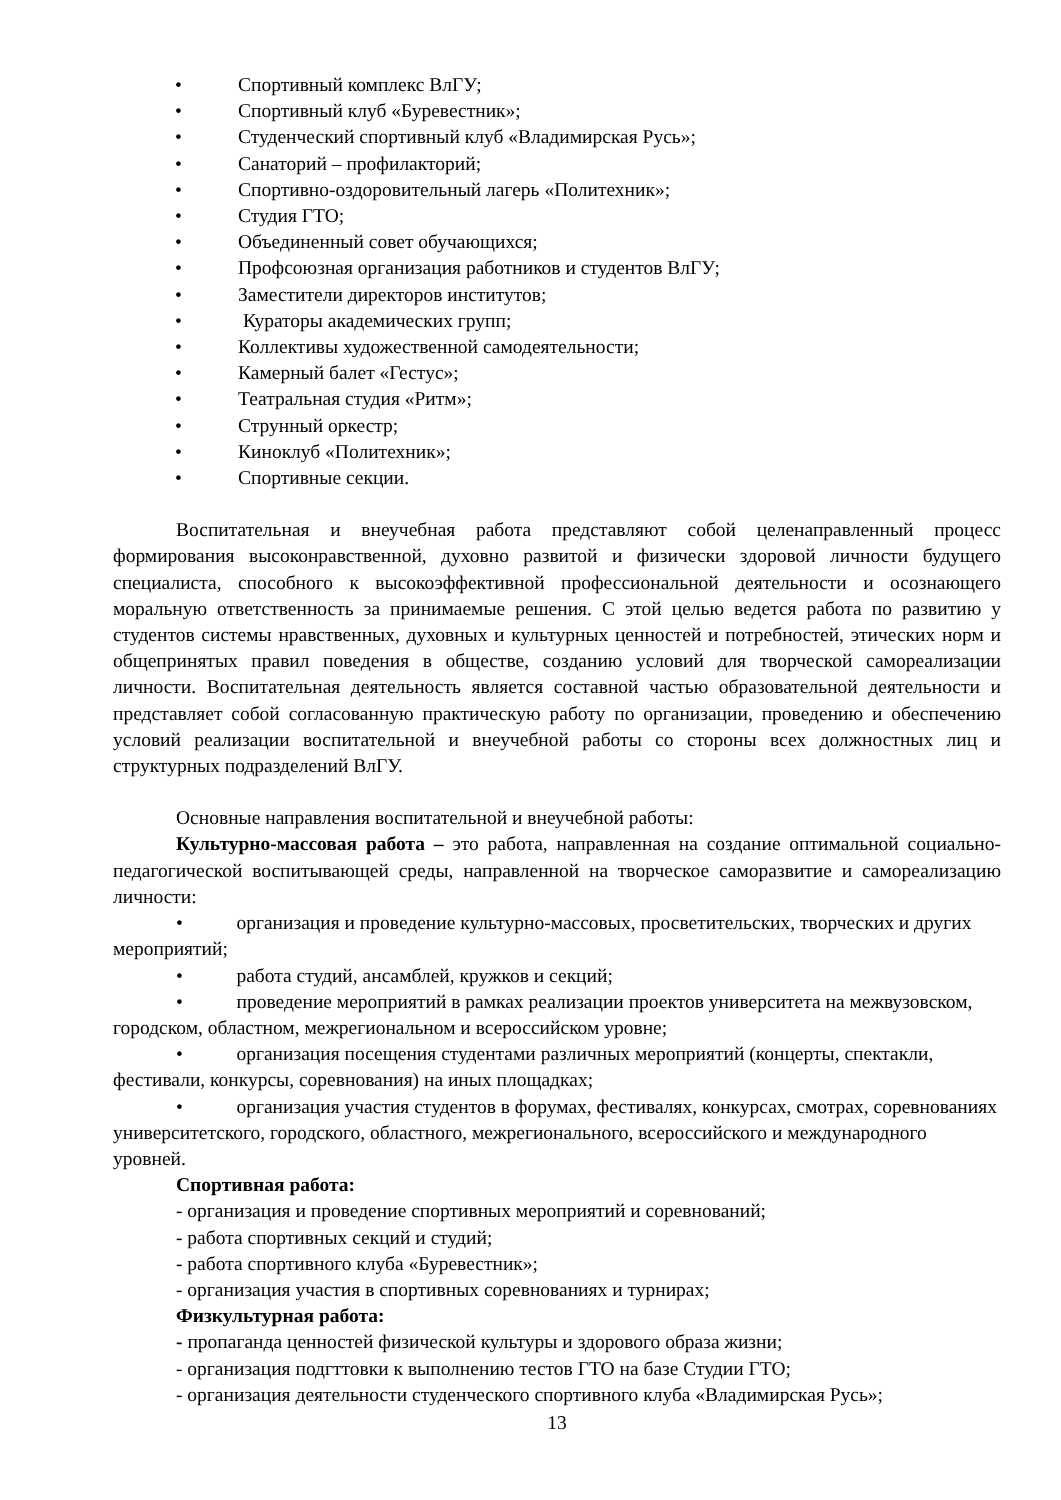• Спортивный комплекс ВлГУ;
• Спортивный клуб «Буревестник»;
• Студенческий спортивный клуб «Владимирская Русь»;
• Санаторий – профилакторий;
• Спортивно-оздоровительный лагерь «Политехник»;
• Студия ГТО;
• Объединенный совет обучающихся;
• Профсоюзная организация работников и студентов ВлГУ;
• Заместители директоров институтов;
• Кураторы академических групп;
• Коллективы художественной самодеятельности;
• Камерный балет «Гестус»;
• Театральная студия «Ритм»;
• Струнный оркестр;
• Киноклуб «Политехник»;
• Спортивные секции.
Воспитательная и внеучебная работа представляют собой целенаправленный процесс формирования высоконравственной, духовно развитой и физически здоровой личности будущего специалиста, способного к высокоэффективной профессиональной деятельности и осознающего моральную ответственность за принимаемые решения. С этой целью ведется работа по развитию у студентов системы нравственных, духовных и культурных ценностей и потребностей, этических норм и общепринятых правил поведения в обществе, созданию условий для творческой самореализации личности. Воспитательная деятельность является составной частью образовательной деятельности и представляет собой согласованную практическую работу по организации, проведению и обеспечению условий реализации воспитательной и внеучебной работы со стороны всех должностных лиц и структурных подразделений ВлГУ.
Основные направления воспитательной и внеучебной работы:
Культурно-массовая работа – это работа, направленная на создание оптимальной социально-педагогической воспитывающей среды, направленной на творческое саморазвитие и самореализацию личности:
• организация и проведение культурно-массовых, просветительских, творческих и других мероприятий;
• работа студий, ансамблей, кружков и секций;
• проведение мероприятий в рамках реализации проектов университета на межвузовском, городском, областном, межрегиональном и всероссийском уровне;
• организация посещения студентами различных мероприятий (концерты, спектакли, фестивали, конкурсы, соревнования) на иных площадках;
• организация участия студентов в форумах, фестивалях, конкурсах, смотрах, соревнованиях университетского, городского, областного, межрегионального, всероссийского и международного уровней.
Спортивная работа:
- организация и проведение спортивных мероприятий и соревнований;
- работа спортивных секций и студий;
- работа спортивного клуба «Буревестник»;
- организация участия в спортивных соревнованиях и турнирах;
Физкультурная работа:
- пропаганда ценностей физической культуры и здорового образа жизни;
- организация подгттовки к выполнению тестов ГТО на базе Студии ГТО;
- организация деятельности студенческого спортивного клуба «Владимирская Русь»;
13